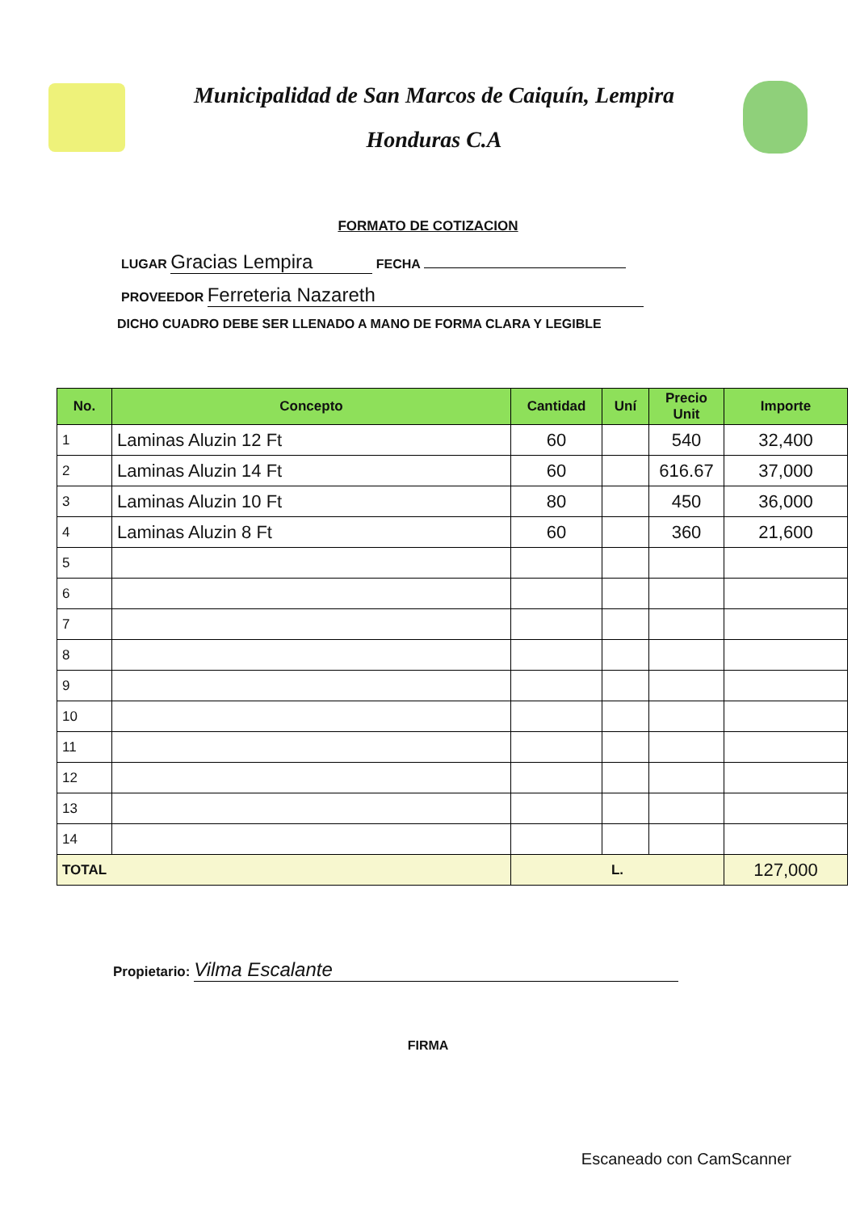Municipalidad de San Marcos de Caiquín, Lempira
Honduras C.A
FORMATO DE COTIZACION
LUGAR Gracias Lempira FECHA
PROVEEDOR Ferreteria Nazareth
DICHO CUADRO DEBE SER LLENADO A MANO DE FORMA CLARA Y LEGIBLE
| No. | Concepto | Cantidad | Uní | Precio Unit | Importe |
| --- | --- | --- | --- | --- | --- |
| 1 | Laminas Aluzin 12 Ft | 60 | | 540 | 32,400 |
| 2 | Laminas Aluzin 14 Ft | 60 | | 616.67 | 37,000 |
| 3 | Laminas Aluzin 10 Ft | 80 | | 450 | 36,000 |
| 4 | Laminas Aluzin 8 Ft | 60 | | 360 | 21,600 |
| 5 | | | | | |
| 6 | | | | | |
| 7 | | | | | |
| 8 | | | | | |
| 9 | | | | | |
| 10 | | | | | |
| 11 | | | | | |
| 12 | | | | | |
| 13 | | | | | |
| 14 | | | | | |
| TOTAL | | L. | | | 127,000 |
Propietario: Vilma Escalante
FIRMA
Escaneado con CamScanner